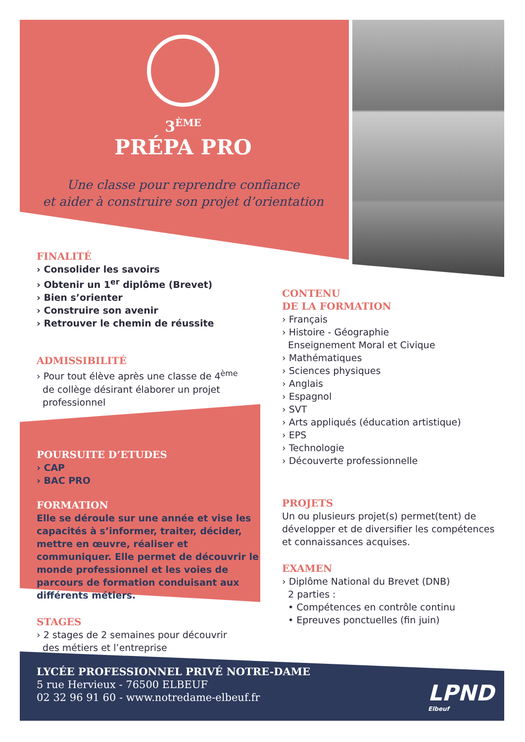3<sup>ÈME</sup>
PRÉPA PRO
Une classe pour reprendre confiance
et aider à construire son projet d’orientation
FINALITÉ
› Consolider les savoirs
› Obtenir un 1<sup>er</sup> diplôme (Brevet)
› Bien s’orienter
› Construire son avenir
› Retrouver le chemin de réussite
ADMISSIBILITÉ
› Pour tout élève après une classe de 4<sup>ème</sup>
de collège désirant élaborer un projet
professionnel
POURSUITE D’ETUDES
› CAP
› BAC PRO
FORMATION
Elle se déroule sur une année et vise les capacités à s’informer, traiter, décider, mettre en œuvre, réaliser et communiquer. Elle permet de découvrir le monde professionnel et les voies de parcours de formation conduisant aux différents métiers.
STAGES
› 2 stages de 2 semaines pour découvrir
des métiers et l’entreprise
CONTENU
DE LA FORMATION
› Français
› Histoire - Géographie
Enseignement Moral et Civique
› Mathématiques
› Sciences physiques
› Anglais
› Espagnol
› SVT
› Arts appliqués (éducation artistique)
› EPS
› Technologie
› Découverte professionnelle
PROJETS
Un ou plusieurs projet(s) permet(tent) de développer et de diversifier les compétences et connaissances acquises.
EXAMEN
› Diplôme National du Brevet (DNB)
2 parties :
• Compétences en contrôle continu
• Epreuves ponctuelles (fin juin)
LYCÉE PROFESSIONNEL PRIVÉ NOTRE-DAME
5 rue Hervieux - 76500 ELBEUF
02 32 96 91 60 - www.notredame-elbeuf.fr
LPND
Elbeuf